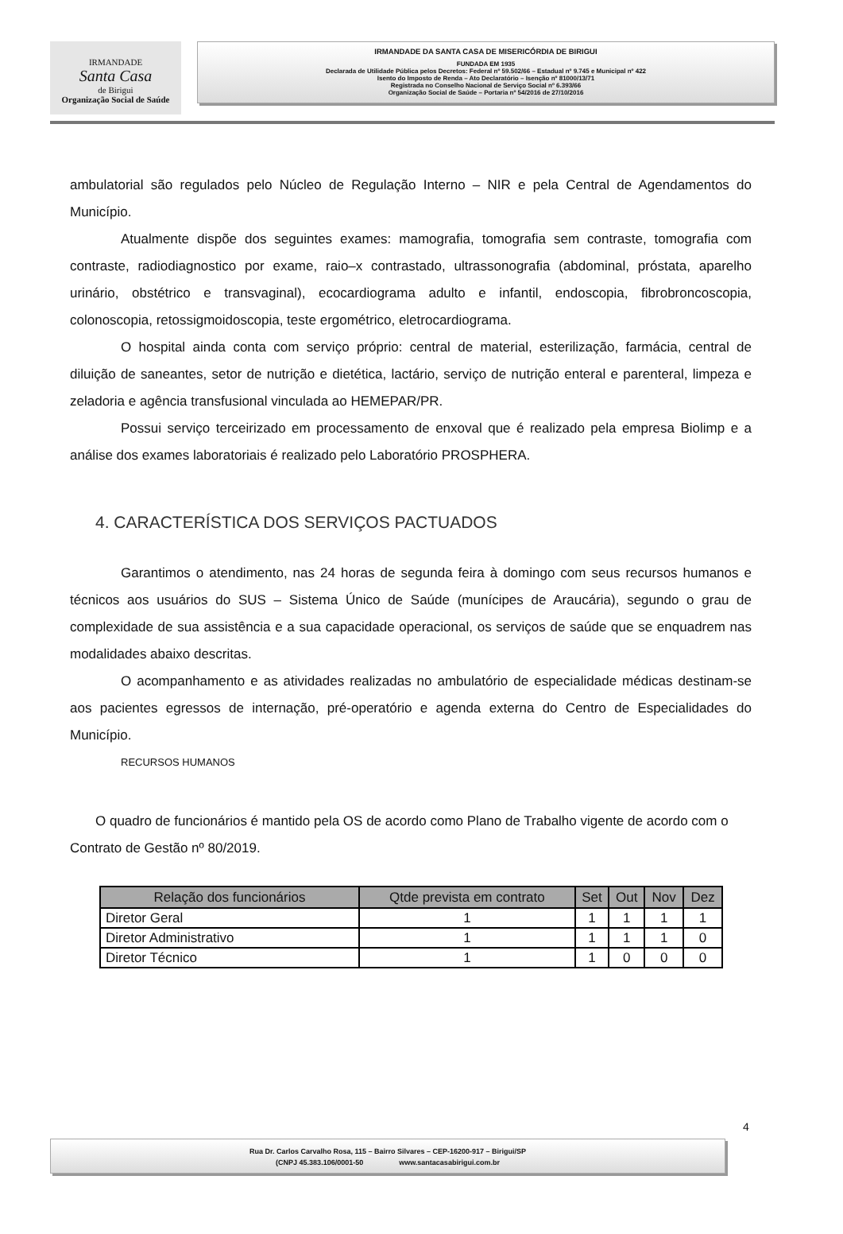IRMANDADE
Santa Casa
de Birigui
Organização Social de Saúde
IRMANDADE DA SANTA CASA DE MISERICÓRDIA DE BIRIGUI
FUNDADA EM 1935
Declarada de Utilidade Pública pelos Decretos: Federal nº 59.502/66 – Estadual nº 9.745 e Municipal nº 422
Isento do Imposto de Renda – Ato Declaratório – Isenção nº 81000/13/71
Registrada no Conselho Nacional de Serviço Social nº 6.393/66
Organização Social de Saúde – Portaria nº 54/2016 de 27/10/2016
ambulatorial são regulados pelo Núcleo de Regulação Interno – NIR e pela Central de Agendamentos do Município.
Atualmente dispõe dos seguintes exames: mamografia, tomografia sem contraste, tomografia com contraste, radiodiagnostico por exame, raio–x contrastado, ultrassonografia (abdominal, próstata, aparelho urinário, obstétrico e transvaginal), ecocardiograma adulto e infantil, endoscopia, fibrobroncoscopia, colonoscopia, retossigmoidoscopia, teste ergométrico, eletrocardiograma.
O hospital ainda conta com serviço próprio: central de material, esterilização, farmácia, central de diluição de saneantes, setor de nutrição e dietética, lactário, serviço de nutrição enteral e parenteral, limpeza e zeladoria e agência transfusional vinculada ao HEMEPAR/PR.
Possui serviço terceirizado em processamento de enxoval que é realizado pela empresa Biolimp e a análise dos exames laboratoriais é realizado pelo Laboratório PROSPHERA.
4. CARACTERÍSTICA DOS SERVIÇOS PACTUADOS
Garantimos o atendimento, nas 24 horas de segunda feira à domingo com seus recursos humanos e técnicos aos usuários do SUS – Sistema Único de Saúde (munícipes de Araucária), segundo o grau de complexidade de sua assistência e a sua capacidade operacional, os serviços de saúde que se enquadrem nas modalidades abaixo descritas.
O acompanhamento e as atividades realizadas no ambulatório de especialidade médicas destinam-se aos pacientes egressos de internação, pré-operatório e agenda externa do Centro de Especialidades do Município.
RECURSOS HUMANOS
O quadro de funcionários é mantido pela OS de acordo como Plano de Trabalho vigente de acordo com o Contrato de Gestão nº 80/2019.
| Relação dos funcionários | Qtde prevista em contrato | Set | Out | Nov | Dez |
| --- | --- | --- | --- | --- | --- |
| Diretor Geral | 1 | 1 | 1 | 1 | 1 |
| Diretor Administrativo | 1 | 1 | 1 | 1 | 0 |
| Diretor Técnico | 1 | 1 | 0 | 0 | 0 |
4
Rua Dr. Carlos Carvalho Rosa, 115 – Bairro Silvares – CEP-16200-917 – Birigui/SP
(CNPJ 45.383.106/0001-50 www.santacasabirigui.com.br